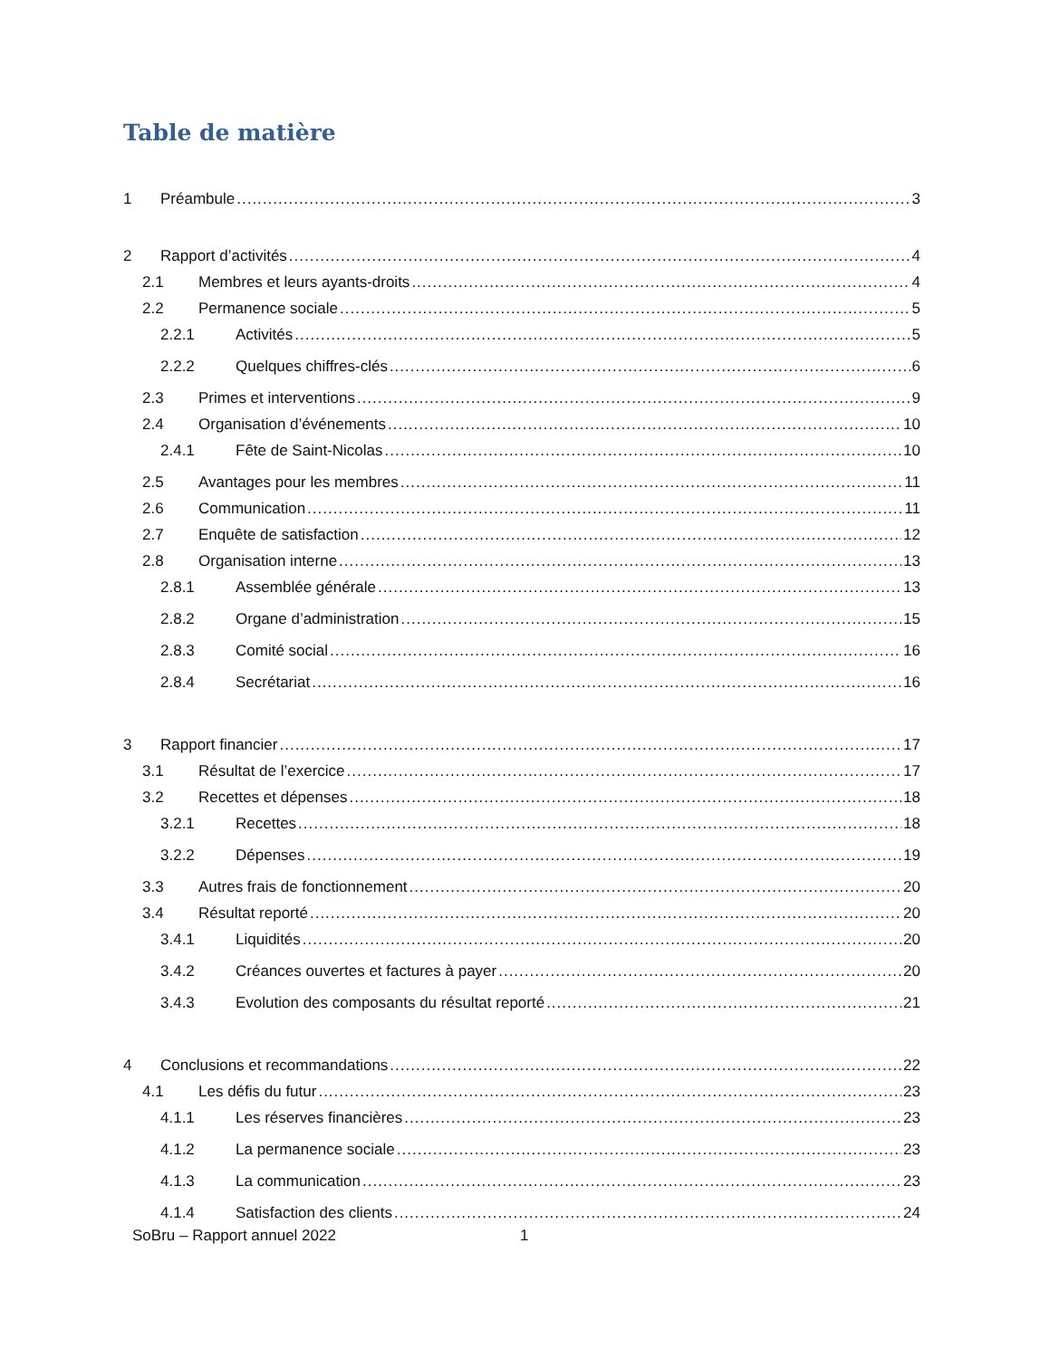Table de matière
1 Préambule 3
2 Rapport d’activités 4
2.1 Membres et leurs ayants-droits 4
2.2 Permanence sociale 5
2.2.1 Activités 5
2.2.2 Quelques chiffres-clés 6
2.3 Primes et interventions 9
2.4 Organisation d’événements 10
2.4.1 Fête de Saint-Nicolas 10
2.5 Avantages pour les membres 11
2.6 Communication 11
2.7 Enquête de satisfaction 12
2.8 Organisation interne 13
2.8.1 Assemblée générale 13
2.8.2 Organe d’administration 15
2.8.3 Comité social 16
2.8.4 Secrétariat 16
3 Rapport financier 17
3.1 Résultat de l’exercice 17
3.2 Recettes et dépenses 18
3.2.1 Recettes 18
3.2.2 Dépenses 19
3.3 Autres frais de fonctionnement 20
3.4 Résultat reporté 20
3.4.1 Liquidités 20
3.4.2 Créances ouvertes et factures à payer 20
3.4.3 Evolution des composants du résultat reporté 21
4 Conclusions et recommandations 22
4.1 Les défis du futur 23
4.1.1 Les réserves financières 23
4.1.2 La permanence sociale 23
4.1.3 La communication 23
4.1.4 Satisfaction des clients 24
SoBru – Rapport annuel 2022 1